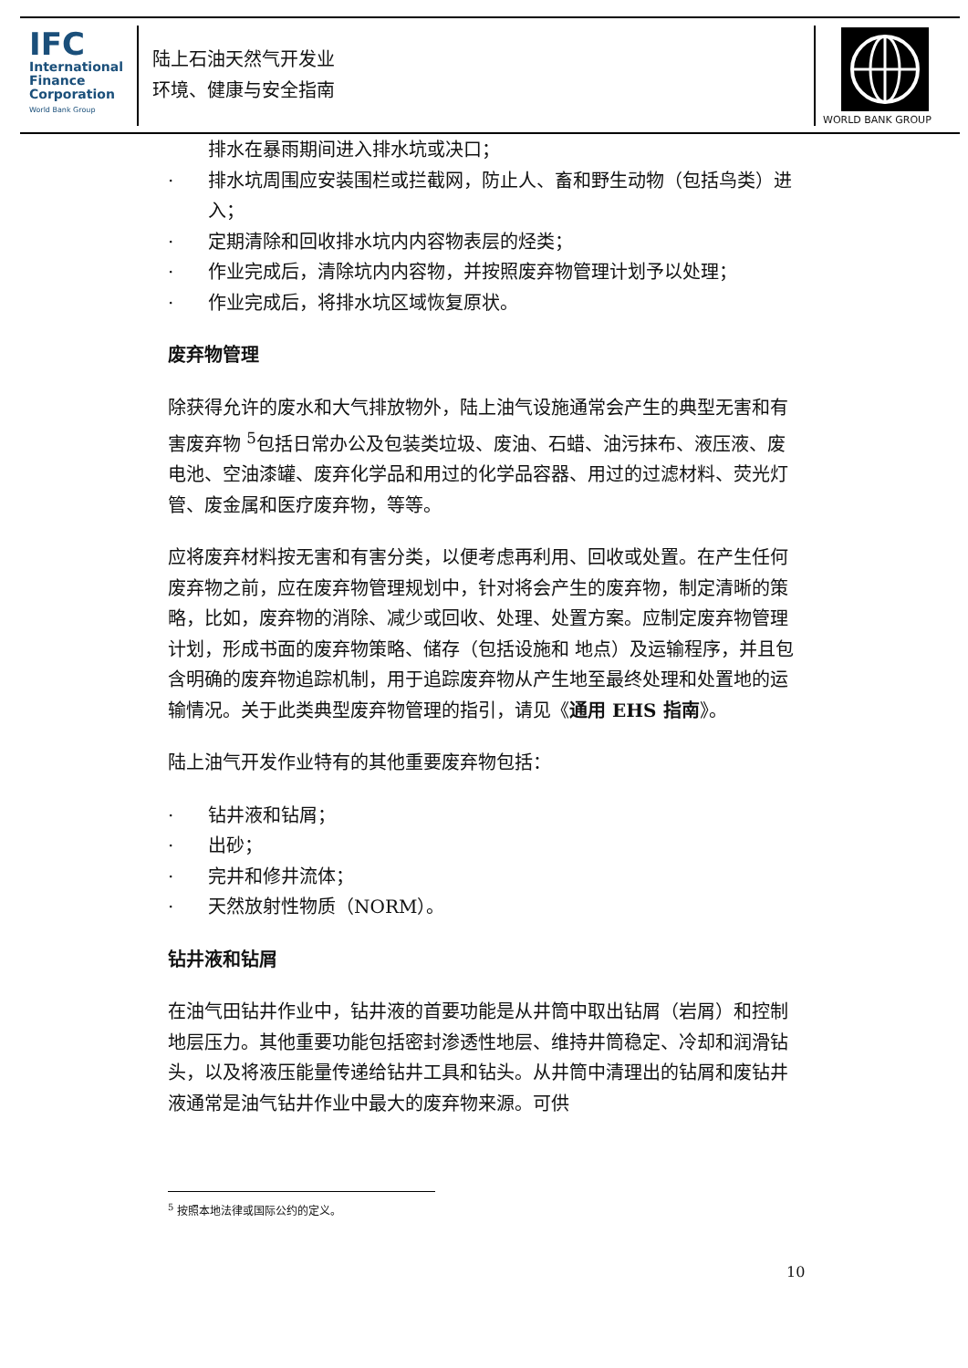IFC
International
Finance
Corporation
World Bank Group
陆上石油天然气开发业
环境、健康与安全指南
WORLD BANK GROUP
排水在暴雨期间进入排水坑或决口；
· 排水坑周围应安装围栏或拦截网，防止人、畜和野生动物（包括鸟类）进入；
· 定期清除和回收排水坑内内容物表层的烃类；
· 作业完成后，清除坑内内容物，并按照废弃物管理计划予以处理；
· 作业完成后，将排水坑区域恢复原状。
废弃物管理
除获得允许的废水和大气排放物外，陆上油气设施通常会产生的典型无害和有害废弃物 <sup>5</sup>包括日常办公及包装类垃圾、废油、石蜡、油污抹布、液压液、废电池、空油漆罐、废弃化学品和用过的化学品容器、用过的过滤材料、荧光灯管、废金属和医疗废弃物，等等。
应将废弃材料按无害和有害分类，以便考虑再利用、回收或处置。在产生任何废弃物之前，应在废弃物管理规划中，针对将会产生的废弃物，制定清晰的策略，比如，废弃物的消除、减少或回收、处理、处置方案。应制定废弃物管理计划，形成书面的废弃物策略、储存（包括设施和 地点）及运输程序，并且包含明确的废弃物追踪机制，用于追踪废弃物从产生地至最终处理和处置地的运输情况。关于此类典型废弃物管理的指引，请见《通用 EHS 指南》。
陆上油气开发作业特有的其他重要废弃物包括：
· 钻井液和钻屑；
· 出砂；
· 完井和修井流体；
· 天然放射性物质（NORM）。
钻井液和钻屑
在油气田钻井作业中，钻井液的首要功能是从井筒中取出钻屑（岩屑）和控制地层压力。其他重要功能包括密封渗透性地层、维持井筒稳定、冷却和润滑钻头，以及将液压能量传递给钻井工具和钻头。从井筒中清理出的钻屑和废钻井液通常是油气钻井作业中最大的废弃物来源。可供
<sup>5</sup> 按照本地法律或国际公约的定义。
10